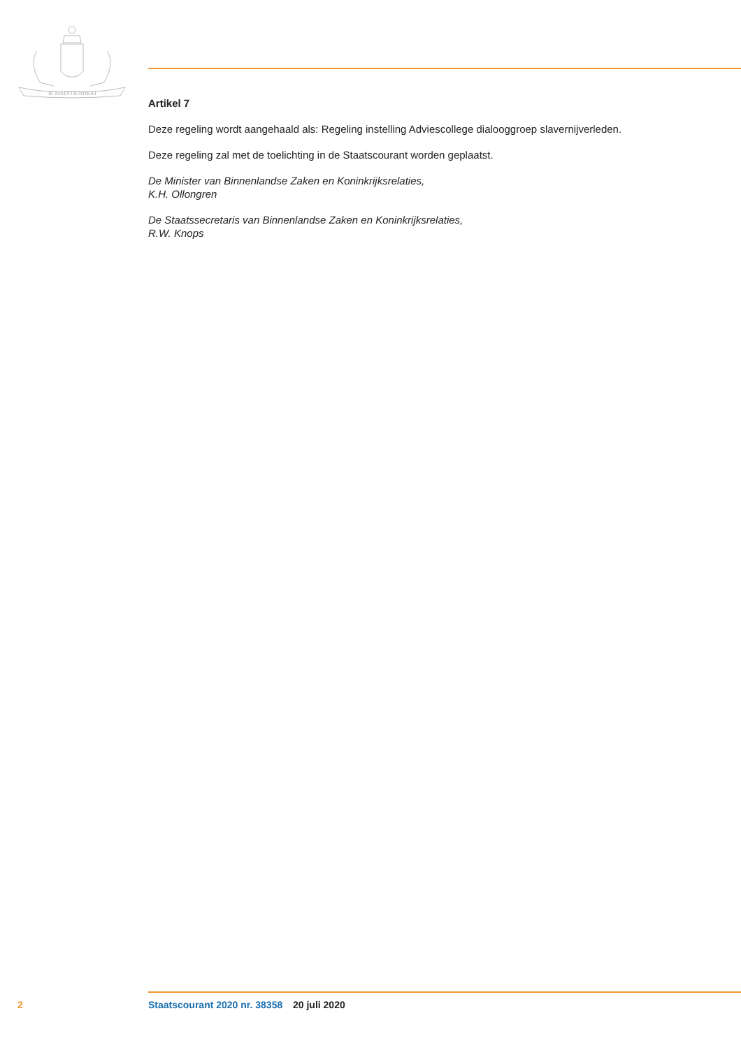JE MAINTIENDRAI
Artikel 7
Deze regeling wordt aangehaald als: Regeling instelling Adviescollege dialooggroep slavernijverleden.
Deze regeling zal met de toelichting in de Staatscourant worden geplaatst.
De Minister van Binnenlandse Zaken en Koninkrijksrelaties,
K.H. Ollongren
De Staatssecretaris van Binnenlandse Zaken en Koninkrijksrelaties,
R.W. Knops
2 Staatscourant 2020 nr. 38358 20 juli 2020